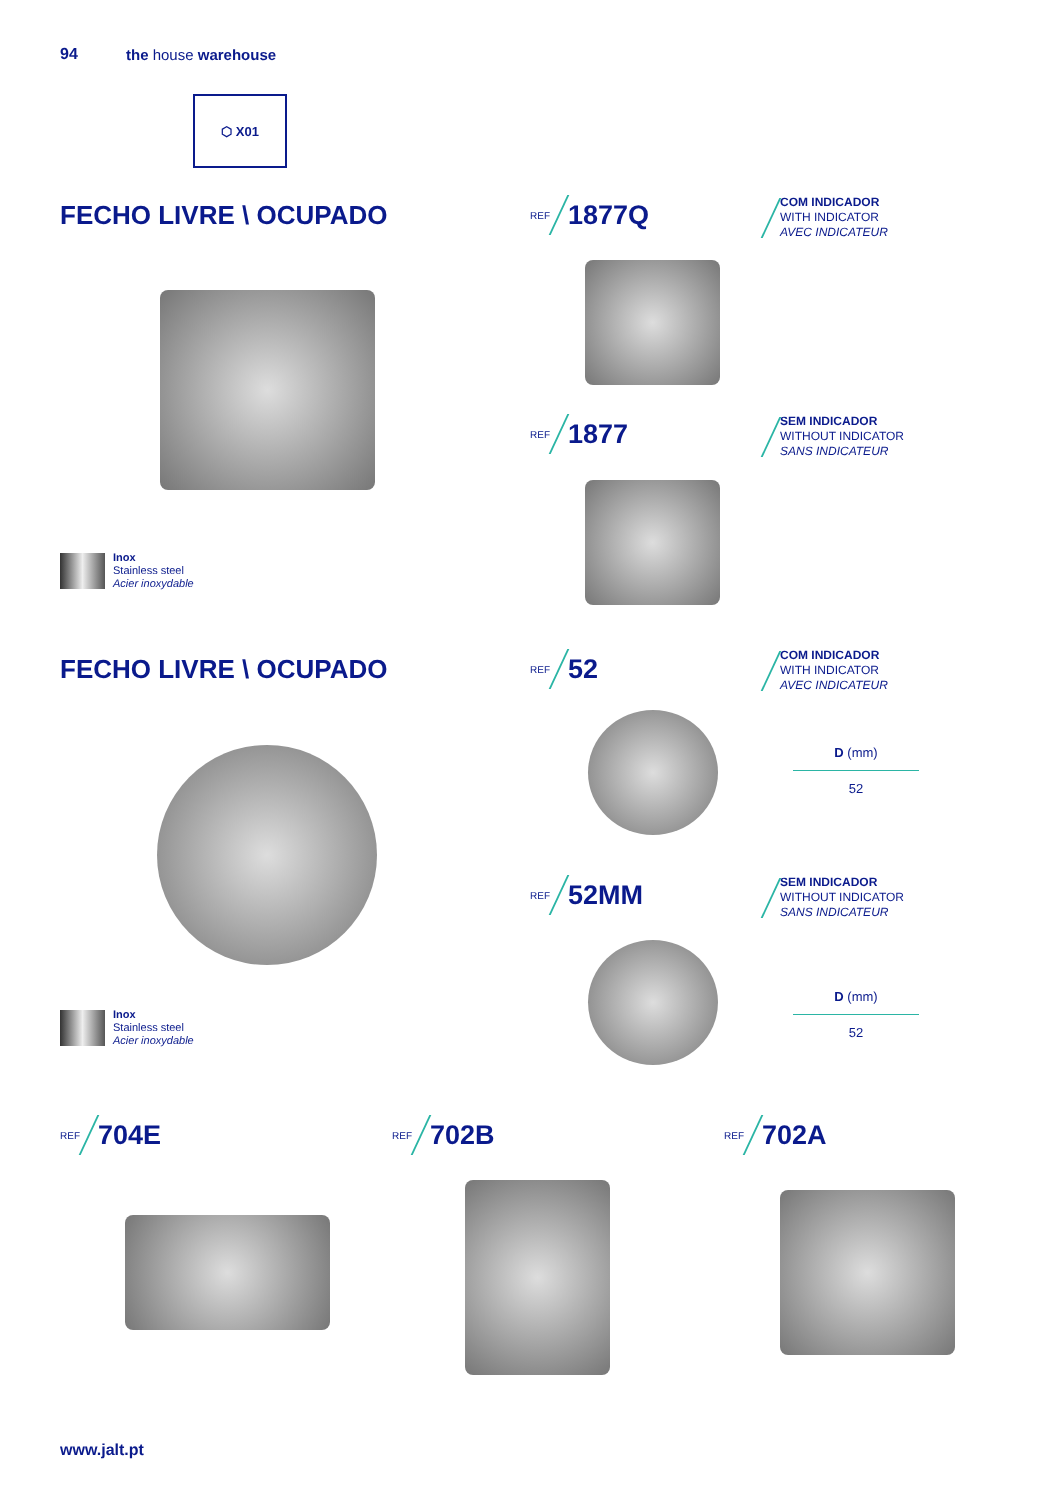94 the house warehouse
⬡ X01
FECHO LIVRE \ OCUPADO
Inox
Stainless steel
Acier inoxydable
REF
1877Q
COM INDICADOR
WITH INDICATOR
AVEC INDICATEUR
REF
1877
SEM INDICADOR
WITHOUT INDICATOR
SANS INDICATEUR
FECHO LIVRE \ OCUPADO
Inox
Stainless steel
Acier inoxydable
REF
52
COM INDICADOR
WITH INDICATOR
AVEC INDICATEUR
| D (mm) |
| --- |
| 52 |
REF
52MM
SEM INDICADOR
WITHOUT INDICATOR
SANS INDICATEUR
| D (mm) |
| --- |
| 52 |
REF
704E
REF
702B
REF
702A
www.jalt.pt